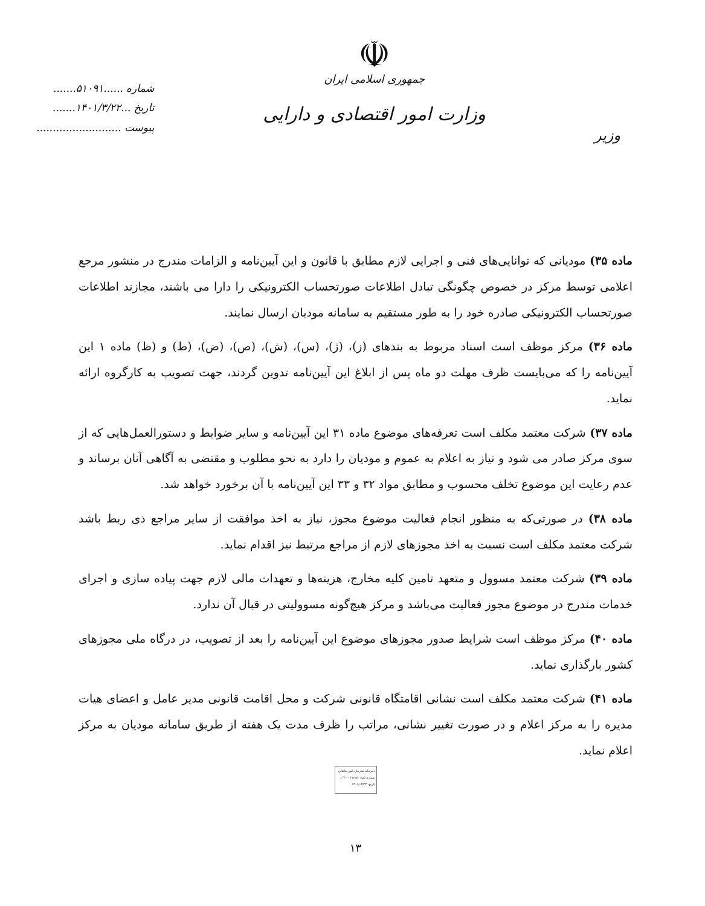وزیر
☫
جمهوری اسلامی ایران
وزارت امور اقتصادی و دارایی
شماره ......۵۱۰۹۱.......
تاریخ ...۱۴۰۱/۳/۲۲.......
پیوست ..........................
ماده ۳۵) مودیانی که توانایی‌های فنی و اجرایی لازم مطابق با قانون و این آیین‌نامه و الزامات مندرج در منشور مرجع اعلامی توسط مرکز در خصوص چگونگی تبادل اطلاعات صورتحساب الکترونیکی را دارا می باشند، مجازند اطلاعات صورتحساب الکترونیکی صادره خود را به طور مستقیم به سامانه مودیان ارسال نمایند.
ماده ۳۶) مرکز موظف است اسناد مربوط به بندهای (ز)، (ژ)، (س)، (ش)، (ص)، (ض)، (ط) و (ظ) ماده ۱ این آیین‌نامه را که می‌بایست ظرف مهلت دو ماه پس از ابلاغ این آیین‌نامه تدوین گردند، جهت تصویب به کارگروه ارائه نماید.
ماده ۳۷) شرکت معتمد مکلف است تعرفه‌های موضوع ماده ۳۱ این آیین‌نامه و سایر ضوابط و دستورالعمل‌هایی که از سوی مرکز صادر می شود و نیاز به اعلام به عموم و مودیان را دارد به نحو مطلوب و مقتضی به آگاهی آنان برساند و عدم رعایت این موضوع تخلف محسوب و مطابق مواد ۳۲ و ۳۳ این آیین‌نامه با آن برخورد خواهد شد.
ماده ۳۸) در صورتی‌که به منظور انجام فعالیت موضوع مجوز، نیاز به اخذ موافقت از سایر مراجع ذی ربط باشد شرکت معتمد مکلف است نسبت به اخذ مجوزهای لازم از مراجع مرتبط نیز اقدام نماید.
ماده ۳۹) شرکت معتمد مسوول و متعهد تامین کلیه مخارج، هزینه‌ها و تعهدات مالی لازم جهت پیاده سازی و اجرای خدمات مندرج در موضوع مجوز فعالیت می‌باشد و مرکز هیچ‌گونه مسوولیتی در قبال آن ندارد.
ماده ۴۰) مرکز موظف است شرایط صدور مجوزهای موضوع این آیین‌نامه را بعد از تصویب، در درگاه ملی مجوزهای کشور بارگذاری نماید.
ماده ۴۱) شرکت معتمد مکلف است نشانی اقامتگاه قانونی شرکت و محل اقامت قانونی مدیر عامل و اعضای هیات مدیره را به مرکز اعلام و در صورت تغییر نشانی، مراتب را ظرف مدت یک هفته از طریق سامانه مودیان به مرکز اعلام نماید.
دبیرخانه سازمان امور مالیاتی
شماره نامه: ۵۱۵۴ / ۲۰۰ / د
تاریخ: ۱۴۰۱/۰۳/۲۲
۱۳